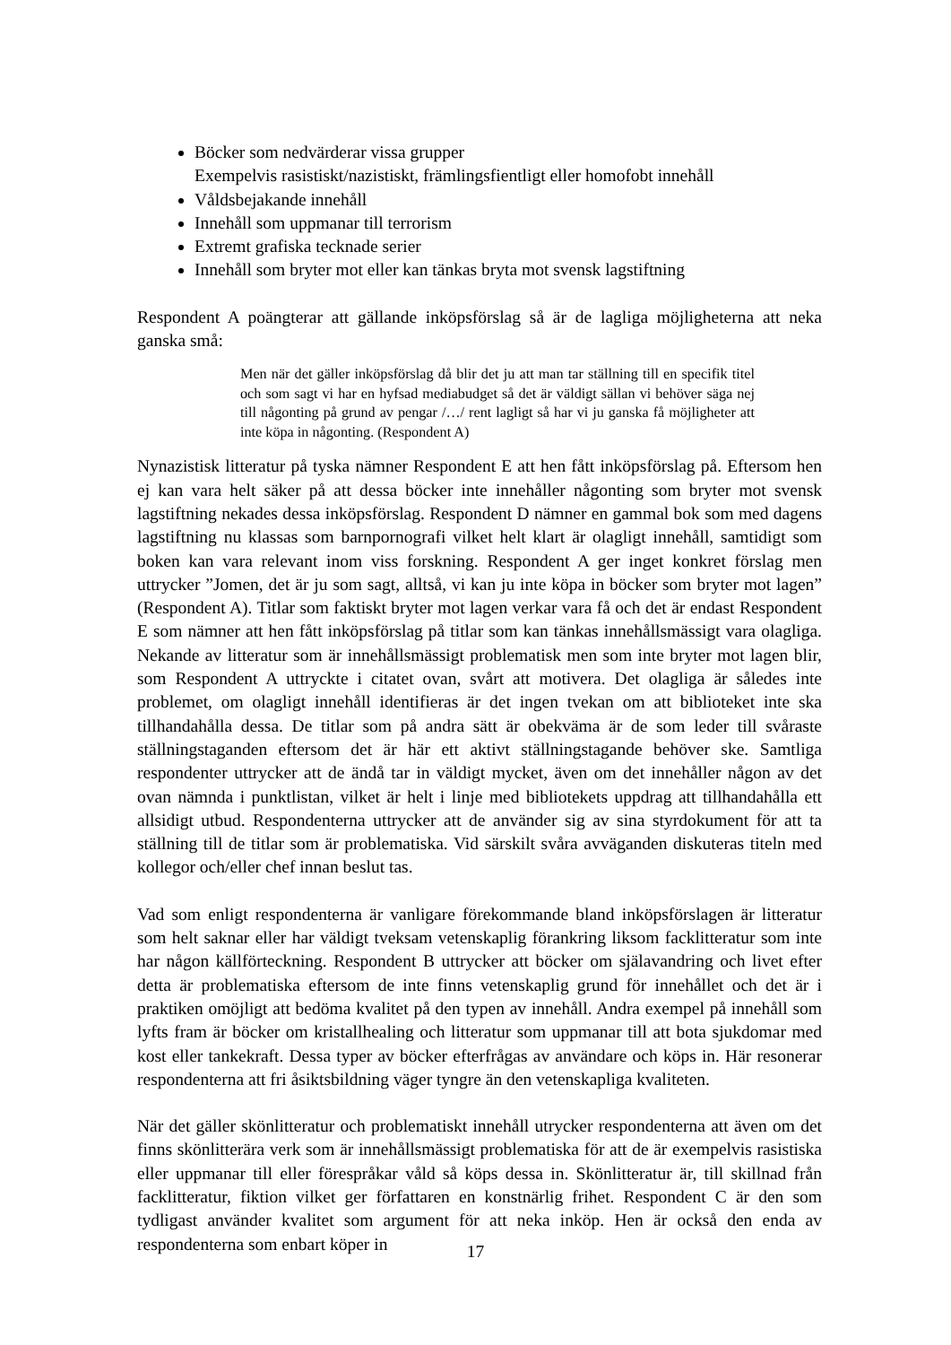Böcker som nedvärderar vissa grupper
Exempelvis rasistiskt/nazistiskt, främlingsfientligt eller homofobt innehåll
Våldsbejakande innehåll
Innehåll som uppmanar till terrorism
Extremt grafiska tecknade serier
Innehåll som bryter mot eller kan tänkas bryta mot svensk lagstiftning
Respondent A poängterar att gällande inköpsförslag så är de lagliga möjligheterna att neka ganska små:
Men när det gäller inköpsförslag då blir det ju att man tar ställning till en specifik titel och som sagt vi har en hyfsad mediabudget så det är väldigt sällan vi behöver säga nej till någonting på grund av pengar /…/ rent lagligt så har vi ju ganska få möjligheter att inte köpa in någonting. (Respondent A)
Nynazistisk litteratur på tyska nämner Respondent E att hen fått inköpsförslag på. Eftersom hen ej kan vara helt säker på att dessa böcker inte innehåller någonting som bryter mot svensk lagstiftning nekades dessa inköpsförslag. Respondent D nämner en gammal bok som med dagens lagstiftning nu klassas som barnpornografi vilket helt klart är olagligt innehåll, samtidigt som boken kan vara relevant inom viss forskning. Respondent A ger inget konkret förslag men uttrycker ”Jomen, det är ju som sagt, alltså, vi kan ju inte köpa in böcker som bryter mot lagen” (Respondent A). Titlar som faktiskt bryter mot lagen verkar vara få och det är endast Respondent E som nämner att hen fått inköpsförslag på titlar som kan tänkas innehållsmässigt vara olagliga. Nekande av litteratur som är innehållsmässigt problematisk men som inte bryter mot lagen blir, som Respondent A uttryckte i citatet ovan, svårt att motivera. Det olagliga är således inte problemet, om olagligt innehåll identifieras är det ingen tvekan om att biblioteket inte ska tillhandahålla dessa. De titlar som på andra sätt är obekväma är de som leder till svåraste ställningstaganden eftersom det är här ett aktivt ställningstagande behöver ske. Samtliga respondenter uttrycker att de ändå tar in väldigt mycket, även om det innehåller någon av det ovan nämnda i punktlistan, vilket är helt i linje med bibliotekets uppdrag att tillhandahålla ett allsidigt utbud. Respondenterna uttrycker att de använder sig av sina styrdokument för att ta ställning till de titlar som är problematiska. Vid särskilt svåra avväganden diskuteras titeln med kollegor och/eller chef innan beslut tas.
Vad som enligt respondenterna är vanligare förekommande bland inköpsförslagen är litteratur som helt saknar eller har väldigt tveksam vetenskaplig förankring liksom facklitteratur som inte har någon källförteckning. Respondent B uttrycker att böcker om själavandring och livet efter detta är problematiska eftersom de inte finns vetenskaplig grund för innehållet och det är i praktiken omöjligt att bedöma kvalitet på den typen av innehåll. Andra exempel på innehåll som lyfts fram är böcker om kristallhealing och litteratur som uppmanar till att bota sjukdomar med kost eller tankekraft. Dessa typer av böcker efterfrågas av användare och köps in. Här resonerar respondenterna att fri åsiktsbildning väger tyngre än den vetenskapliga kvaliteten.
När det gäller skönlitteratur och problematiskt innehåll utrycker respondenterna att även om det finns skönlitterära verk som är innehållsmässigt problematiska för att de är exempelvis rasistiska eller uppmanar till eller förespråkar våld så köps dessa in. Skönlitteratur är, till skillnad från facklitteratur, fiktion vilket ger författaren en konstnärlig frihet. Respondent C är den som tydligast använder kvalitet som argument för att neka inköp. Hen är också den enda av respondenterna som enbart köper in
17